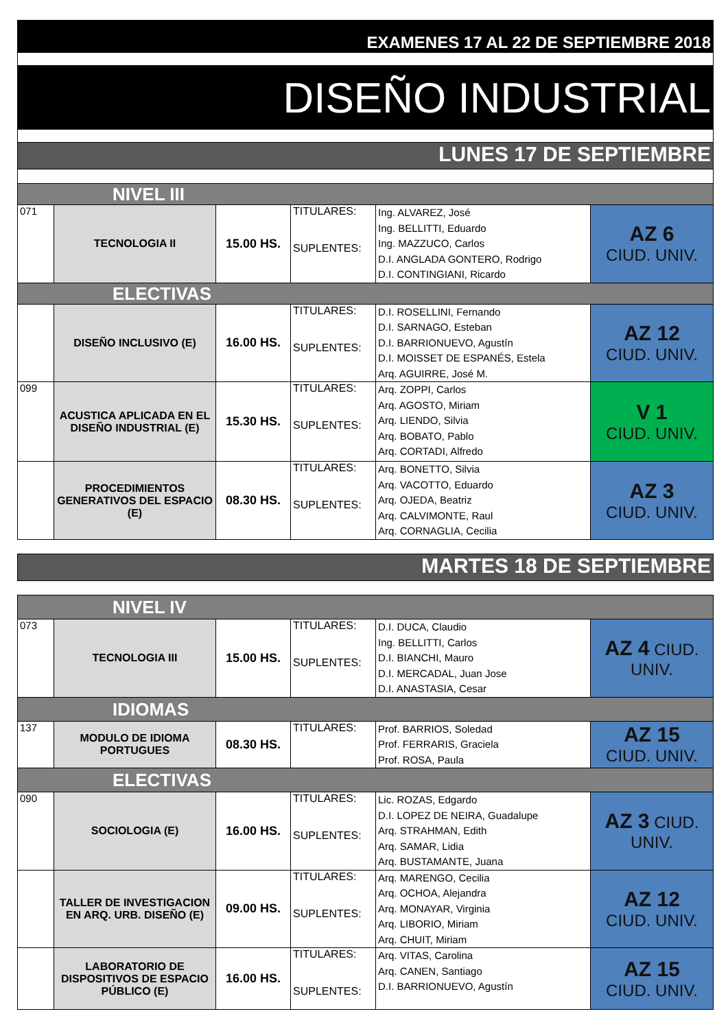| EXAMENES 17 AL 22 DE SEPTIEMBRE 2018 | | | | | |
| DISEÑO INDUSTRIAL | | | | | |
| LUNES 17 DE SEPTIEMBRE | | | | | |
| NIVEL III | | | | | |
| 071 | TECNOLOGIA II | 15.00 HS. | TITULARES: SUPLENTES: | Ing. ALVAREZ, José Ing. BELLITTI, Eduardo Ing. MAZZUCO, Carlos D.I. ANGLADA GONTERO, Rodrigo D.I. CONTINGIANI, Ricardo | AZ 6 CIUD. UNIV. |
| ELECTIVAS | | | | | |
| | DISEÑO INCLUSIVO (E) | 16.00 HS. | TITULARES: SUPLENTES: | D.I. ROSELLINI, Fernando D.I. SARNAGO, Esteban D.I. BARRIONUEVO, Agustín D.I. MOISSET DE ESPANÉS, Estela Arq. AGUIRRE, José M. | AZ 12 CIUD. UNIV. |
| 099 | ACUSTICA APLICADA EN EL DISEÑO INDUSTRIAL (E) | 15.30 HS. | TITULARES: SUPLENTES: | Arq. ZOPPI, Carlos Arq. AGOSTO, Miriam Arq. LIENDO, Silvia Arq. BOBATO, Pablo Arq. CORTADI, Alfredo | V 1 CIUD. UNIV. |
| | PROCEDIMIENTOS GENERATIVOS DEL ESPACIO (E) | 08.30 HS. | TITULARES: SUPLENTES: | Arq. BONETTO, Silvia Arq. VACOTTO, Eduardo Arq. OJEDA, Beatriz Arq. CALVIMONTE, Raul Arq. CORNAGLIA, Cecilia | AZ 3 CIUD. UNIV. |
| MARTES 18 DE SEPTIEMBRE | | | | | |
| NIVEL IV | | | | | |
| 073 | TECNOLOGIA III | 15.00 HS. | TITULARES: SUPLENTES: | D.I. DUCA, Claudio Ing. BELLITTI, Carlos D.I. BIANCHI, Mauro D.I. MERCADAL, Juan Jose D.I. ANASTASIA, Cesar | AZ 4 CIUD. UNIV. |
| IDIOMAS | | | | | |
| 137 | MODULO DE IDIOMA PORTUGUES | 08.30 HS. | TITULARES: | Prof. BARRIOS, Soledad Prof. FERRARIS, Graciela Prof. ROSA, Paula | AZ 15 CIUD. UNIV. |
| ELECTIVAS | | | | | |
| 090 | SOCIOLOGIA (E) | 16.00 HS. | TITULARES: SUPLENTES: | Lic. ROZAS, Edgardo D.I. LOPEZ DE NEIRA, Guadalupe Arq. STRAHMAN, Edith Arq. SAMAR, Lidia Arq. BUSTAMANTE, Juana | AZ 3 CIUD. UNIV. |
| | TALLER DE INVESTIGACION EN ARQ. URB. DISEÑO (E) | 09.00 HS. | TITULARES: SUPLENTES: | Arq. MARENGO, Cecilia Arq. OCHOA, Alejandra Arq. MONAYAR, Virginia Arq. LIBORIO, Miriam Arq. CHUIT, Miriam | AZ 12 CIUD. UNIV. |
| | LABORATORIO DE DISPOSITIVOS DE ESPACIO PÚBLICO (E) | 16.00 HS. | TITULARES: SUPLENTES: | Arq. VITAS, Carolina Arq. CANEN, Santiago D.I. BARRIONUEVO, Agustín | AZ 15 CIUD. UNIV. |